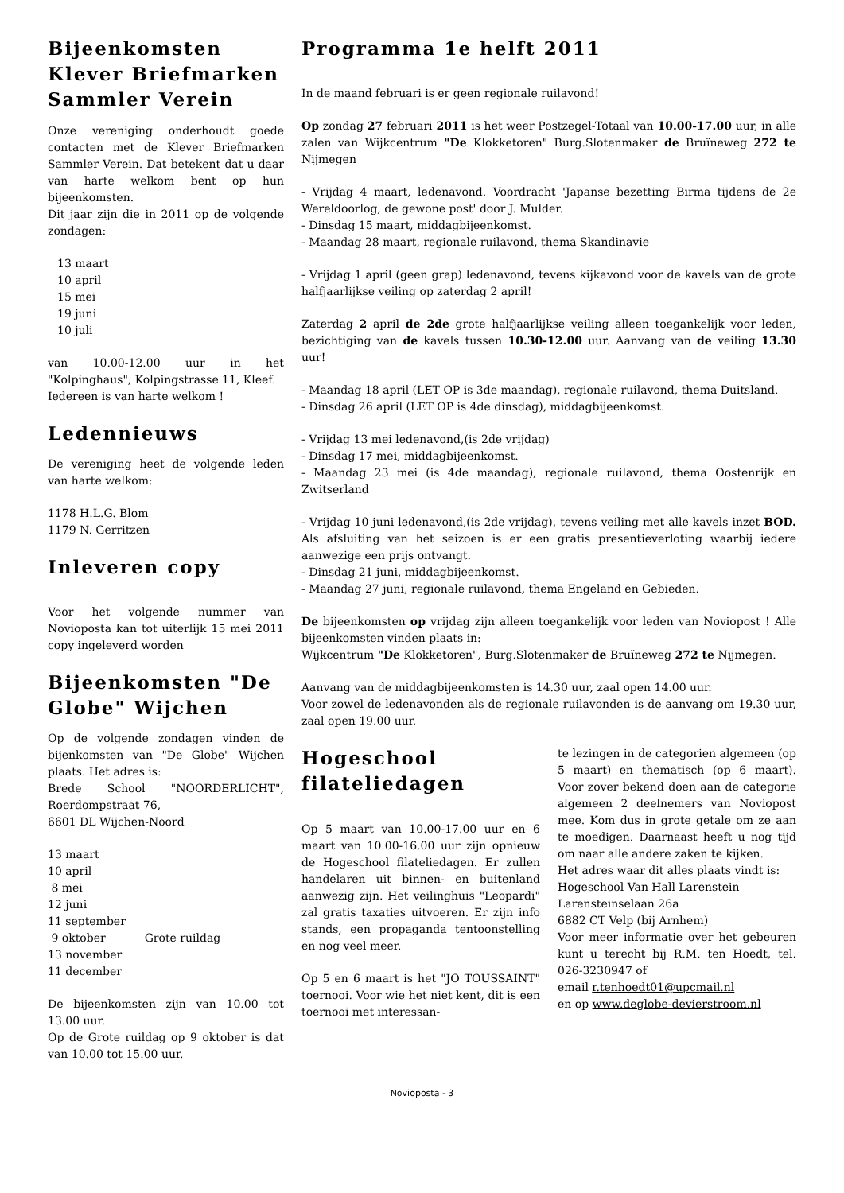Bijeenkomsten Klever Briefmarken Sammler Verein
Onze vereniging onderhoudt goede contacten met de Klever Briefmarken Sammler Verein. Dat betekent dat u daar van harte welkom bent op hun bijeenkomsten.
Dit jaar zijn die in 2011 op de volgende zondagen:
13 maart
10 april
15 mei
19 juni
10 juli
van 10.00-12.00 uur in het "Kolpinghaus", Kolpingstrasse 11, Kleef.
Iedereen is van harte welkom !
Ledennieuws
De vereniging heet de volgende leden van harte welkom:
1178 H.L.G. Blom
1179 N. Gerritzen
Inleveren copy
Voor het volgende nummer van Novioposta kan tot uiterlijk 15 mei 2011 copy ingeleverd worden
Bijeenkomsten "De Globe" Wijchen
Op de volgende zondagen vinden de bijenkomsten van "De Globe" Wijchen plaats. Het adres is:
Brede School "NOORDERLICHT", Roerdompstraat 76,
6601 DL Wijchen-Noord
13 maart
10 april
8 mei
12 juni
11 september
9 oktober Grote ruildag
13 november
11 december
De bijeenkomsten zijn van 10.00 tot 13.00 uur.
Op de Grote ruildag op 9 oktober is dat van 10.00 tot 15.00 uur.
Programma 1e helft 2011
In de maand februari is er geen regionale ruilavond!
Op zondag 27 februari 2011 is het weer Postzegel-Totaal van 10.00-17.00 uur, in alle zalen van Wijkcentrum "De Klokketoren" Burg.Slotenmaker de Bruïneweg 272 te Nijmegen
- Vrijdag 4 maart, ledenavond. Voordracht 'Japanse bezetting Birma tijdens de 2e Wereldoorlog, de gewone post' door J. Mulder.
- Dinsdag 15 maart, middagbijeenkomst.
- Maandag 28 maart, regionale ruilavond, thema Skandinavie
- Vrijdag 1 april (geen grap) ledenavond, tevens kijkavond voor de kavels van de grote halfjaarlijkse veiling op zaterdag 2 april!
Zaterdag 2 april de 2de grote halfjaarlijkse veiling alleen toegankelijk voor leden, bezichtiging van de kavels tussen 10.30-12.00 uur. Aanvang van de veiling 13.30 uur!
- Maandag 18 april (LET OP is 3de maandag), regionale ruilavond, thema Duitsland.
- Dinsdag 26 april (LET OP is 4de dinsdag), middagbijeenkomst.
- Vrijdag 13 mei ledenavond,(is 2de vrijdag)
- Dinsdag 17 mei, middagbijeenkomst.
- Maandag 23 mei (is 4de maandag), regionale ruilavond, thema Oostenrijk en Zwitserland
- Vrijdag 10 juni ledenavond,(is 2de vrijdag), tevens veiling met alle kavels inzet BOD. Als afsluiting van het seizoen is er een gratis presentieverloting waarbij iedere aanwezige een prijs ontvangt.
- Dinsdag 21 juni, middagbijeenkomst.
- Maandag 27 juni, regionale ruilavond, thema Engeland en Gebieden.
De bijeenkomsten op vrijdag zijn alleen toegankelijk voor leden van Noviopost ! Alle bijeenkomsten vinden plaats in:
Wijkcentrum "De Klokketoren", Burg.Slotenmaker de Bruïneweg 272 te Nijmegen.
Aanvang van de middagbijeenkomsten is 14.30 uur, zaal open 14.00 uur.
Voor zowel de ledenavonden als de regionale ruilavonden is de aanvang om 19.30 uur, zaal open 19.00 uur.
Hogeschool filateliedagen
Op 5 maart van 10.00-17.00 uur en 6 maart van 10.00-16.00 uur zijn opnieuw de Hogeschool filateliedagen. Er zullen handelaren uit binnen- en buitenland aanwezig zijn. Het veilinghuis "Leopardi" zal gratis taxaties uitvoeren. Er zijn info stands, een propaganda tentoonstelling en nog veel meer.
Op 5 en 6 maart is het "JO TOUSSAINT" toernooi. Voor wie het niet kent, dit is een toernooi met interessan-
te lezingen in de categorien algemeen (op 5 maart) en thematisch (op 6 maart). Voor zover bekend doen aan de categorie algemeen 2 deelnemers van Noviopost mee. Kom dus in grote getale om ze aan te moedigen. Daarnaast heeft u nog tijd om naar alle andere zaken te kijken.
Het adres waar dit alles plaats vindt is:
Hogeschool Van Hall Larenstein
Larensteinselaan 26a
6882 CT Velp (bij Arnhem)
Voor meer informatie over het gebeuren kunt u terecht bij R.M. ten Hoedt, tel. 026-3230947 of
email r.tenhoedt01@upcmail.nl
en op www.deglobe-devierstroom.nl
Novioposta - 3